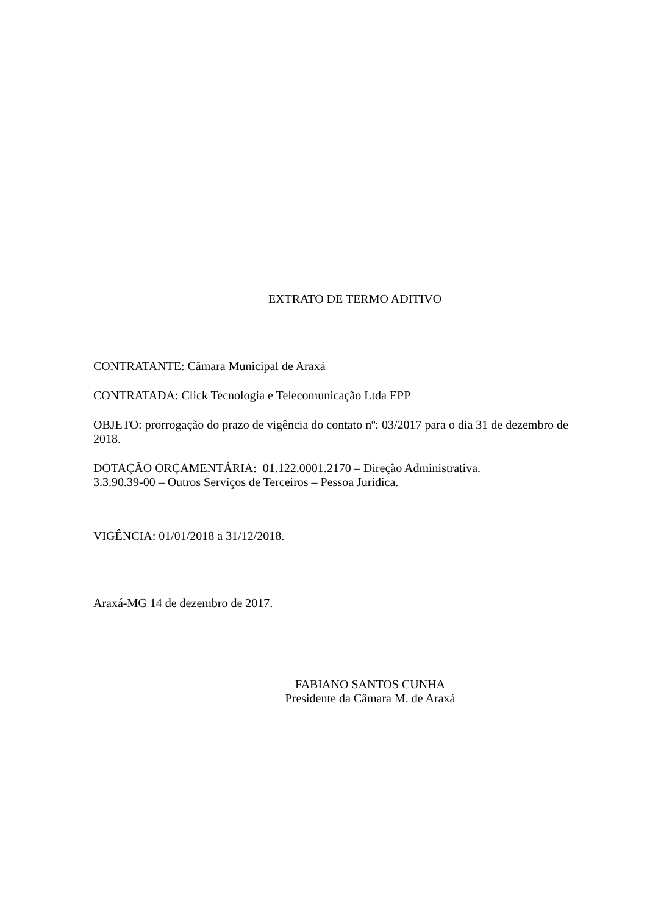EXTRATO DE TERMO ADITIVO
CONTRATANTE: Câmara Municipal de Araxá
CONTRATADA: Click Tecnologia e Telecomunicação Ltda EPP
OBJETO: prorrogação do prazo de vigência do contato nº: 03/2017 para o dia 31 de dezembro de 2018.
DOTAÇÃO ORÇAMENTÁRIA: 01.122.0001.2170 – Direção Administrativa.
3.3.90.39-00 – Outros Serviços de Terceiros – Pessoa Jurídica.
VIGÊNCIA: 01/01/2018 a 31/12/2018.
Araxá-MG 14 de dezembro de 2017.
FABIANO SANTOS CUNHA
Presidente da Câmara M. de Araxá